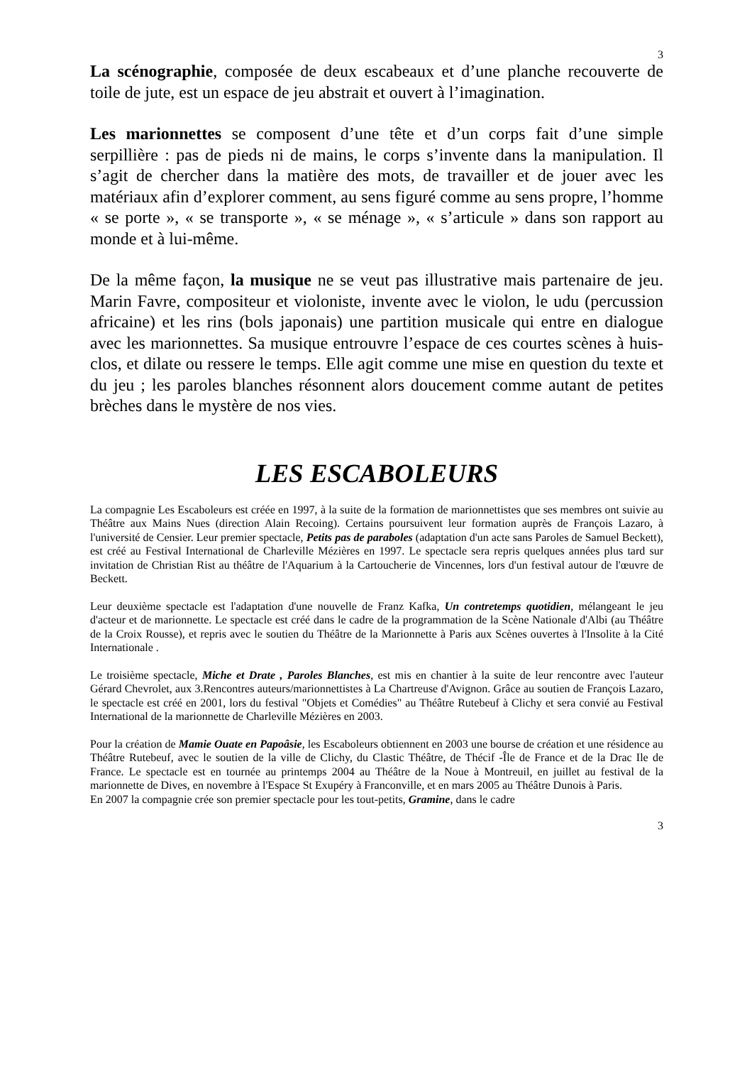3
La scénographie, composée de deux escabeaux et d’une planche recouverte de toile de jute, est un espace de jeu abstrait et ouvert à l’imagination.
Les marionnettes se composent d’une tête et d’un corps fait d’une simple serpillière : pas de pieds ni de mains, le corps s’invente dans la manipulation. Il s’agit de chercher dans la matière des mots, de travailler et de jouer avec les matériaux afin d’explorer comment, au sens figuré comme au sens propre, l’homme « se porte », « se transporte », « se ménage », « s’articule » dans son rapport au monde et à lui-même.
De la même façon, la musique ne se veut pas illustrative mais partenaire de jeu. Marin Favre, compositeur et violoniste, invente avec le violon, le udu (percussion africaine) et les rins (bols japonais) une partition musicale qui entre en dialogue avec les marionnettes. Sa musique entrouvre l’espace de ces courtes scènes à huis-clos, et dilate ou ressere le temps. Elle agit comme une mise en question du texte et du jeu ; les paroles blanches résonnent alors doucement comme autant de petites brèches dans le mystère de nos vies.
LES ESCABOLEURS
La compagnie Les Escaboleurs est créée en 1997, à la suite de la formation de marionnettistes que ses membres ont suivie au Théâtre aux Mains Nues (direction Alain Recoing). Certains poursuivent leur formation auprès de François Lazaro, à l'université de Censier. Leur premier spectacle, Petits pas de paraboles (adaptation d'un acte sans Paroles de Samuel Beckett), est créé au Festival International de Charleville Mézières en 1997. Le spectacle sera repris quelques années plus tard sur invitation de Christian Rist au théâtre de l'Aquarium à la Cartoucherie de Vincennes, lors d'un festival autour de l'œuvre de Beckett.
Leur deuxième spectacle est l'adaptation d'une nouvelle de Franz Kafka, Un contretemps quotidien, mélangeant le jeu d'acteur et de marionnette. Le spectacle est créé dans le cadre de la programmation de la Scène Nationale d'Albi (au Théâtre de la Croix Rousse), et repris avec le soutien du Théâtre de la Marionnette à Paris aux Scènes ouvertes à l'Insolite à la Cité Internationale .
Le troisième spectacle, Miche et Drate , Paroles Blanches, est mis en chantier à la suite de leur rencontre avec l'auteur Gérard Chevrolet, aux 3.Rencontres auteurs/marionnettistes à La Chartreuse d'Avignon. Grâce au soutien de François Lazaro, le spectacle est créé en 2001, lors du festival "Objets et Comédies" au Théâtre Rutebeuf à Clichy et sera convié au Festival International de la marionnette de Charleville Mézières en 2003.
Pour la création de Mamie Ouate en Papoâsie, les Escaboleurs obtiennent en 2003 une bourse de création et une résidence au Théâtre Rutebeuf, avec le soutien de la ville de Clichy, du Clastic Théâtre, de Thécif -Île de France et de la Drac Ile de France. Le spectacle est en tournée au printemps 2004 au Théâtre de la Noue à Montreuil, en juillet au festival de la marionnette de Dives, en novembre à l'Espace St Exupéry à Franconville, et en mars 2005 au Théâtre Dunois à Paris.
En 2007 la compagnie crée son premier spectacle pour les tout-petits, Gramine, dans le cadre
3